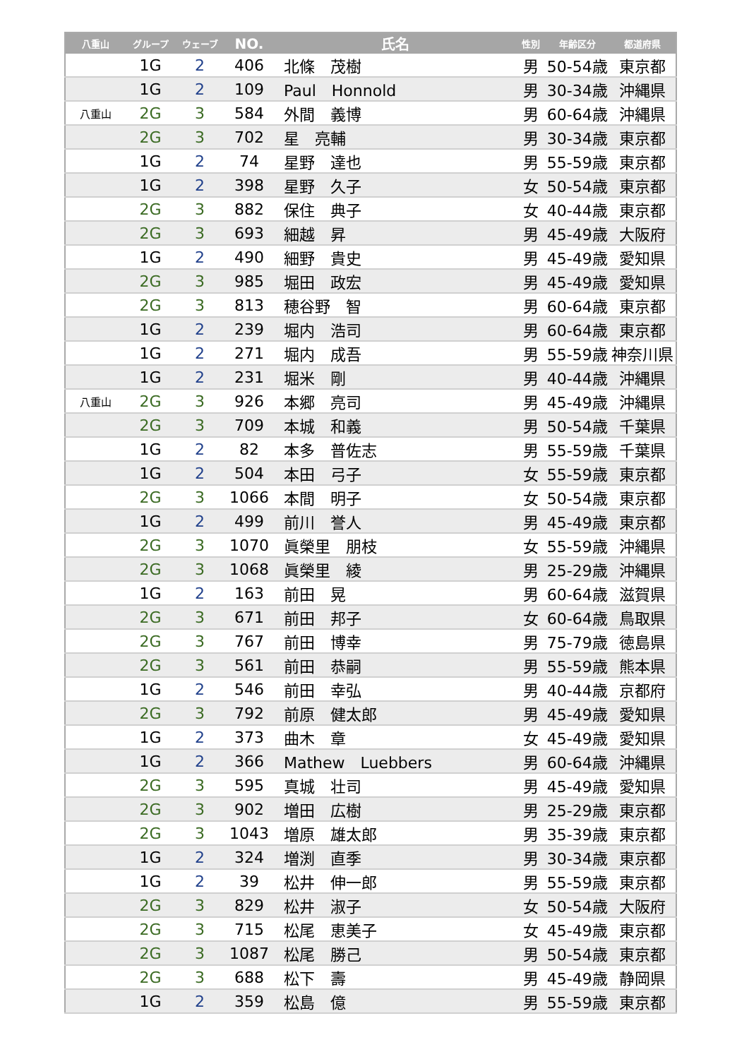| 八重山 | グループ | ウェーブ | NO. | 氏名 | 性別 | 年齢区分 | 都道府県 |
| --- | --- | --- | --- | --- | --- | --- | --- |
| | 1G | 2 | 406 | 北條 茂樹 | 男 | 50-54歳 | 東京都 |
| | 1G | 2 | 109 | Paul Honnold | 男 | 30-34歳 | 沖縄県 |
| 八重山 | 2G | 3 | 584 | 外間 義博 | 男 | 60-64歳 | 沖縄県 |
| | 2G | 3 | 702 | 星 亮輔 | 男 | 30-34歳 | 東京都 |
| | 1G | 2 | 74 | 星野 達也 | 男 | 55-59歳 | 東京都 |
| | 1G | 2 | 398 | 星野 久子 | 女 | 50-54歳 | 東京都 |
| | 2G | 3 | 882 | 保住 典子 | 女 | 40-44歳 | 東京都 |
| | 2G | 3 | 693 | 細越 昇 | 男 | 45-49歳 | 大阪府 |
| | 1G | 2 | 490 | 細野 貴史 | 男 | 45-49歳 | 愛知県 |
| | 2G | 3 | 985 | 堀田 政宏 | 男 | 45-49歳 | 愛知県 |
| | 2G | 3 | 813 | 穂谷野 智 | 男 | 60-64歳 | 東京都 |
| | 1G | 2 | 239 | 堀内 浩司 | 男 | 60-64歳 | 東京都 |
| | 1G | 2 | 271 | 堀内 成吾 | 男 | 55-59歳 | 神奈川県 |
| | 1G | 2 | 231 | 堀米 剛 | 男 | 40-44歳 | 沖縄県 |
| 八重山 | 2G | 3 | 926 | 本郷 亮司 | 男 | 45-49歳 | 沖縄県 |
| | 2G | 3 | 709 | 本城 和義 | 男 | 50-54歳 | 千葉県 |
| | 1G | 2 | 82 | 本多 普佐志 | 男 | 55-59歳 | 千葉県 |
| | 1G | 2 | 504 | 本田 弓子 | 女 | 55-59歳 | 東京都 |
| | 2G | 3 | 1066 | 本間 明子 | 女 | 50-54歳 | 東京都 |
| | 1G | 2 | 499 | 前川 誉人 | 男 | 45-49歳 | 東京都 |
| | 2G | 3 | 1070 | 眞榮里 朋枝 | 女 | 55-59歳 | 沖縄県 |
| | 2G | 3 | 1068 | 眞榮里 綾 | 男 | 25-29歳 | 沖縄県 |
| | 1G | 2 | 163 | 前田 晃 | 男 | 60-64歳 | 滋賀県 |
| | 2G | 3 | 671 | 前田 邦子 | 女 | 60-64歳 | 鳥取県 |
| | 2G | 3 | 767 | 前田 博幸 | 男 | 75-79歳 | 徳島県 |
| | 2G | 3 | 561 | 前田 恭嗣 | 男 | 55-59歳 | 熊本県 |
| | 1G | 2 | 546 | 前田 幸弘 | 男 | 40-44歳 | 京都府 |
| | 2G | 3 | 792 | 前原 健太郎 | 男 | 45-49歳 | 愛知県 |
| | 1G | 2 | 373 | 曲木 章 | 女 | 45-49歳 | 愛知県 |
| | 1G | 2 | 366 | Mathew Luebbers | 男 | 60-64歳 | 沖縄県 |
| | 2G | 3 | 595 | 真城 壮司 | 男 | 45-49歳 | 愛知県 |
| | 2G | 3 | 902 | 増田 広樹 | 男 | 25-29歳 | 東京都 |
| | 2G | 3 | 1043 | 増原 雄太郎 | 男 | 35-39歳 | 東京都 |
| | 1G | 2 | 324 | 増渕 直季 | 男 | 30-34歳 | 東京都 |
| | 1G | 2 | 39 | 松井 伸一郎 | 男 | 55-59歳 | 東京都 |
| | 2G | 3 | 829 | 松井 淑子 | 女 | 50-54歳 | 大阪府 |
| | 2G | 3 | 715 | 松尾 恵美子 | 女 | 45-49歳 | 東京都 |
| | 2G | 3 | 1087 | 松尾 勝己 | 男 | 50-54歳 | 東京都 |
| | 2G | 3 | 688 | 松下 壽 | 男 | 45-49歳 | 静岡県 |
| | 1G | 2 | 359 | 松島 億 | 男 | 55-59歳 | 東京都 |